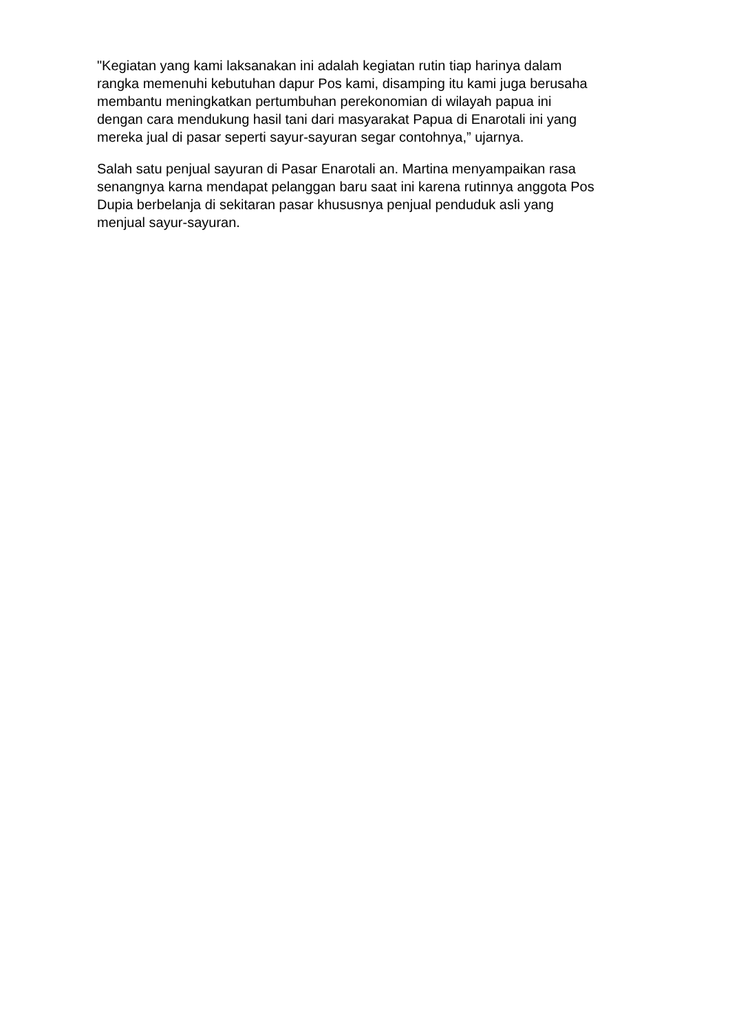"Kegiatan yang kami laksanakan ini adalah kegiatan rutin tiap harinya dalam rangka memenuhi kebutuhan dapur Pos kami, disamping itu kami juga berusaha membantu meningkatkan pertumbuhan perekonomian di wilayah papua ini dengan cara mendukung hasil tani dari masyarakat Papua di Enarotali ini yang mereka jual di pasar seperti sayur-sayuran segar contohnya,” ujarnya.
Salah satu penjual sayuran di Pasar Enarotali an. Martina menyampaikan rasa senangnya karna mendapat pelanggan baru saat ini karena rutinnya anggota Pos Dupia berbelanja di sekitaran pasar khususnya penjual penduduk asli yang menjual sayur-sayuran.